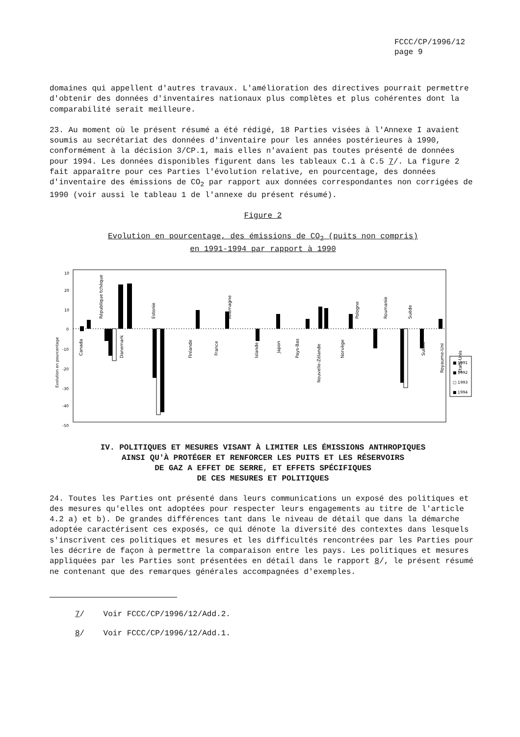FCCC/CP/1996/12
page 9
domaines qui appellent d'autres travaux. L'amélioration des directives pourrait permettre d'obtenir des données d'inventaires nationaux plus complètes et plus cohérentes dont la comparabilité serait meilleure.
23. Au moment où le présent résumé a été rédigé, 18 Parties visées à l'Annexe I avaient soumis au secrétariat des données d'inventaire pour les années postérieures à 1990, conformément à la décision 3/CP.1, mais elles n'avaient pas toutes présenté de données pour 1994. Les données disponibles figurent dans les tableaux C.1 à C.5 7/. La figure 2 fait apparaître pour ces Parties l'évolution relative, en pourcentage, des données d'inventaire des émissions de CO<sub>2</sub> par rapport aux données correspondantes non corrigées de 1990 (voir aussi le tableau 1 de l'annexe du présent résumé).
Figure 2
Evolution en pourcentage, des émissions de CO<sub>2</sub> (puits non compris)
en 1991-1994 par rapport à 1990
10
20
10
0
-10
-20
-30
-40
-50
Evolution en pourcentage
Canada
République tchèque
Danemark
Estonie
Finlande
France
Allemagne
Islande
Japon
Pays-Bas
Nouvelle-Zélande
Norvège
Pologne
Roumanie
Suède
Suisse
Royaume-Uni
Etats-Unis
■ 1991
■ 1992
□ 1993
■ 1994
IV. POLITIQUES ET MESURES VISANT À LIMITER LES ÉMISSIONS ANTHROPIQUES
AINSI QU'À PROTÉGER ET RENFORCER LES PUITS ET LES RÉSERVOIRS
DE GAZ A EFFET DE SERRE, ET EFFETS SPÉCIFIQUES
DE CES MESURES ET POLITIQUES
24. Toutes les Parties ont présenté dans leurs communications un exposé des politiques et des mesures qu'elles ont adoptées pour respecter leurs engagements au titre de l'article 4.2 a) et b). De grandes différences tant dans le niveau de détail que dans la démarche adoptée caractérisent ces exposés, ce qui dénote la diversité des contextes dans lesquels s'inscrivent ces politiques et mesures et les difficultés rencontrées par les Parties pour les décrire de façon à permettre la comparaison entre les pays. Les politiques et mesures appliquées par les Parties sont présentées en détail dans le rapport 8/, le présent résumé ne contenant que des remarques générales accompagnées d'exemples.
7/ Voir FCCC/CP/1996/12/Add.2.
8/ Voir FCCC/CP/1996/12/Add.1.